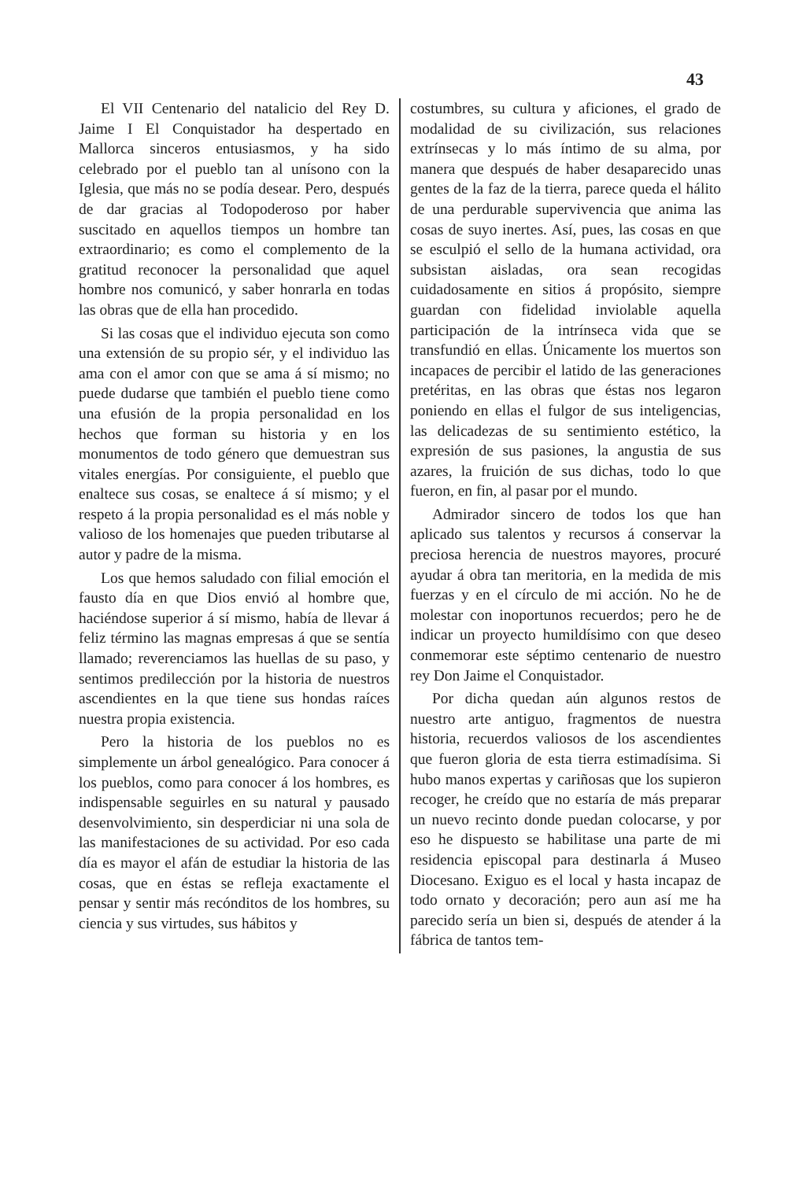43
El VII Centenario del natalicio del Rey D. Jaime I El Conquistador ha despertado en Mallorca sinceros entusiasmos, y ha sido celebrado por el pueblo tan al unísono con la Iglesia, que más no se podía desear. Pero, después de dar gracias al Todopoderoso por haber suscitado en aquellos tiempos un hombre tan extraordinario; es como el complemento de la gratitud reconocer la personalidad que aquel hombre nos comunicó, y saber honrarla en todas las obras que de ella han procedido.
Si las cosas que el individuo ejecuta son como una extensión de su propio sér, y el individuo las ama con el amor con que se ama á sí mismo; no puede dudarse que también el pueblo tiene como una efusión de la propia personalidad en los hechos que forman su historia y en los monumentos de todo género que demuestran sus vitales energías. Por consiguiente, el pueblo que enaltece sus cosas, se enaltece á sí mismo; y el respeto á la propia personalidad es el más noble y valioso de los homenajes que pueden tributarse al autor y padre de la misma.
Los que hemos saludado con filial emoción el fausto día en que Dios envió al hombre que, haciéndose superior á sí mismo, había de llevar á feliz término las magnas empresas á que se sentía llamado; reverenciamos las huellas de su paso, y sentimos predilección por la historia de nuestros ascendientes en la que tiene sus hondas raíces nuestra propia existencia.
Pero la historia de los pueblos no es simplemente un árbol genealógico. Para conocer á los pueblos, como para conocer á los hombres, es indispensable seguirles en su natural y pausado desenvolvimiento, sin desperdiciar ni una sola de las manifestaciones de su actividad. Por eso cada día es mayor el afán de estudiar la historia de las cosas, que en éstas se refleja exactamente el pensar y sentir más recónditos de los hombres, su ciencia y sus virtudes, sus hábitos y
costumbres, su cultura y aficiones, el grado de modalidad de su civilización, sus relaciones extrínsecas y lo más íntimo de su alma, por manera que después de haber desaparecido unas gentes de la faz de la tierra, parece queda el hálito de una perdurable supervivencia que anima las cosas de suyo inertes. Así, pues, las cosas en que se esculpió el sello de la humana actividad, ora subsistan aisladas, ora sean recogidas cuidadosamente en sitios á propósito, siempre guardan con fidelidad inviolable aquella participación de la intrínseca vida que se transfundió en ellas. Únicamente los muertos son incapaces de percibir el latido de las generaciones pretéritas, en las obras que éstas nos legaron poniendo en ellas el fulgor de sus inteligencias, las delicadezas de su sentimiento estético, la expresión de sus pasiones, la angustia de sus azares, la fruición de sus dichas, todo lo que fueron, en fin, al pasar por el mundo.
Admirador sincero de todos los que han aplicado sus talentos y recursos á conservar la preciosa herencia de nuestros mayores, procuré ayudar á obra tan meritoria, en la medida de mis fuerzas y en el círculo de mi acción. No he de molestar con inoportunos recuerdos; pero he de indicar un proyecto humildísimo con que deseo conmemorar este séptimo centenario de nuestro rey Don Jaime el Conquistador.
Por dicha quedan aún algunos restos de nuestro arte antiguo, fragmentos de nuestra historia, recuerdos valiosos de los ascendientes que fueron gloria de esta tierra estimadísima. Si hubo manos expertas y cariñosas que los supieron recoger, he creído que no estaría de más preparar un nuevo recinto donde puedan colocarse, y por eso he dispuesto se habilitase una parte de mi residencia episcopal para destinarla á Museo Diocesano. Exiguo es el local y hasta incapaz de todo ornato y decoración; pero aun así me ha parecido sería un bien si, después de atender á la fábrica de tantos tem-